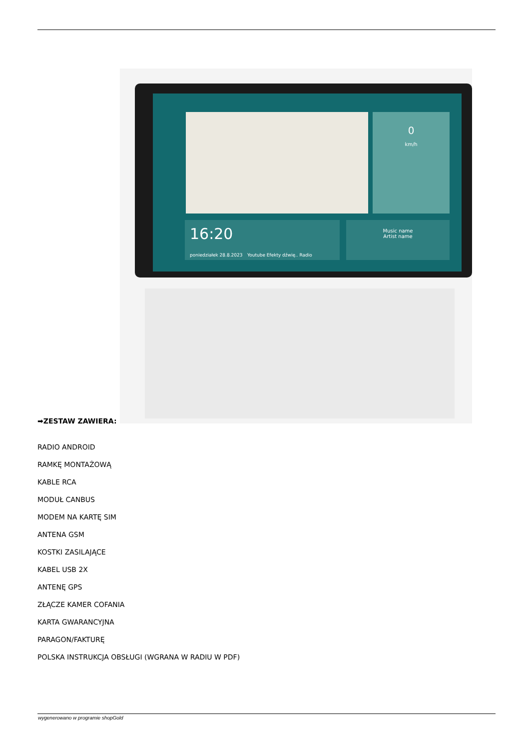0
km/h
16:20
poniedziałek 28.8.2023 Youtube Efekty dźwię.. Radio
Music name
Artist name
➡ZESTAW ZAWIERA:
RADIO ANDROID
RAMKĘ MONTAŻOWĄ
KABLE RCA
MODUŁ CANBUS
MODEM NA KARTĘ SIM
ANTENA GSM
KOSTKI ZASILAJĄCE
KABEL USB 2X
ANTENĘ GPS
ZŁĄCZE KAMER COFANIA
KARTA GWARANCYJNA
PARAGON/FAKTURĘ
POLSKA INSTRUKCJA OBSŁUGI (WGRANA W RADIU W PDF)
wygenerowano w programie shopGold